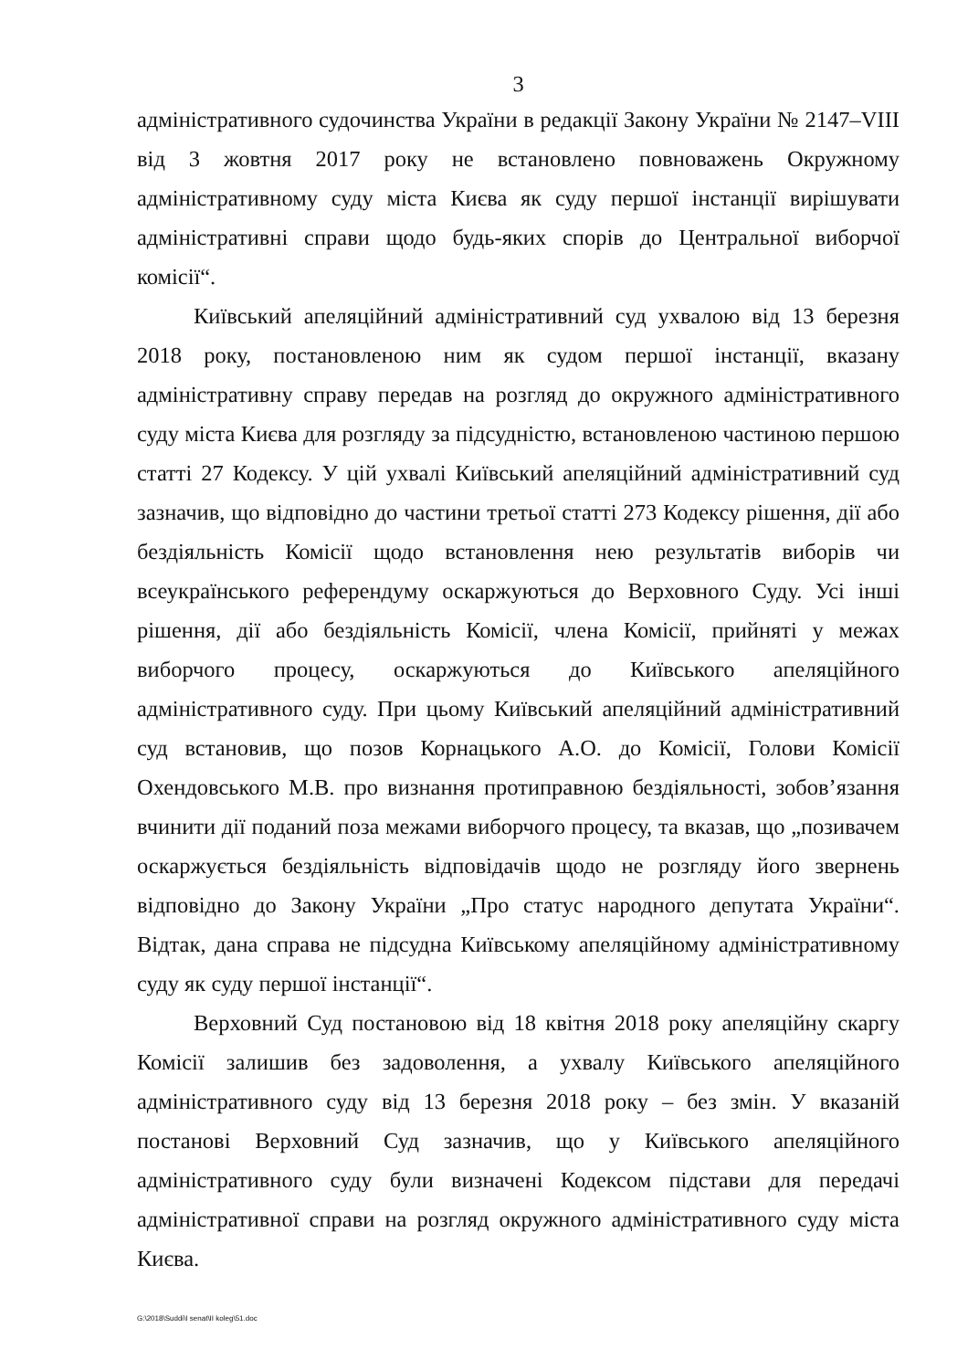3
адміністративного судочинства України в редакції Закону України № 2147–VIII від 3 жовтня 2017 року не встановлено повноважень Окружному адміністративному суду міста Києва як суду першої інстанції вирішувати адміністративні справи щодо будь-яких спорів до Центральної виборчої комісії“.
Київський апеляційний адміністративний суд ухвалою від 13 березня 2018 року, постановленою ним як судом першої інстанції, вказану адміністративну справу передав на розгляд до окружного адміністративного суду міста Києва для розгляду за підсудністю, встановленою частиною першою статті 27 Кодексу. У цій ухвалі Київський апеляційний адміністративний суд зазначив, що відповідно до частини третьої статті 273 Кодексу рішення, дії або бездіяльність Комісії щодо встановлення нею результатів виборів чи всеукраїнського референдуму оскаржуються до Верховного Суду. Усі інші рішення, дії або бездіяльність Комісії, члена Комісії, прийняті у межах виборчого процесу, оскаржуються до Київського апеляційного адміністративного суду. При цьому Київський апеляційний адміністративний суд встановив, що позов Корнацького А.О. до Комісії, Голови Комісії Охендовського М.В. про визнання протиправною бездіяльності, зобов’язання вчинити дії поданий поза межами виборчого процесу, та вказав, що „позивачем оскаржується бездіяльність відповідачів щодо не розгляду його звернень відповідно до Закону України „Про статус народного депутата України“. Відтак, дана справа не підсудна Київському апеляційному адміністративному суду як суду першої інстанції“.
Верховний Суд постановою від 18 квітня 2018 року апеляційну скаргу Комісії залишив без задоволення, а ухвалу Київського апеляційного адміністративного суду від 13 березня 2018 року – без змін. У вказаній постанові Верховний Суд зазначив, що у Київського апеляційного адміністративного суду були визначені Кодексом підстави для передачі адміністративної справи на розгляд окружного адміністративного суду міста Києва.
G:\2018\Suddi\I senat\II koleg\51.doc